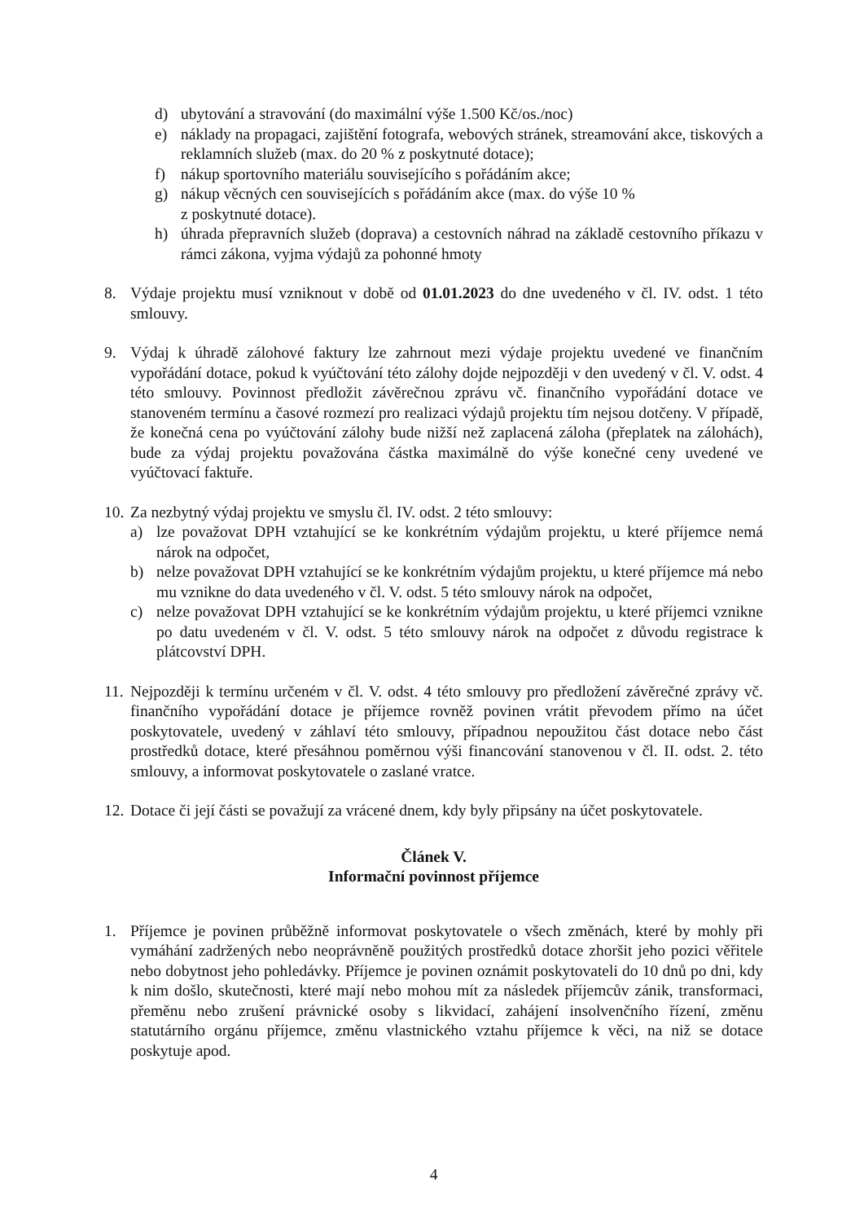d) ubytování a stravování (do maximální výše 1.500 Kč/os./noc)
e) náklady na propagaci, zajištění fotografa, webových stránek, streamování akce, tiskových a reklamních služeb (max. do 20 % z poskytnuté dotace);
f) nákup sportovního materiálu souvisejícího s pořádáním akce;
g) nákup věcných cen souvisejících s pořádáním akce (max. do výše 10 %
z poskytnuté dotace).
h) úhrada přepravních služeb (doprava) a cestovních náhrad na základě cestovního příkazu v rámci zákona, vyjma výdajů za pohonné hmoty
8. Výdaje projektu musí vzniknout v době od 01.01.2023 do dne uvedeného v čl. IV. odst. 1 této smlouvy.
9. Výdaj k úhradě zálohové faktury lze zahrnout mezi výdaje projektu uvedené ve finančním vypořádání dotace, pokud k vyúčtování této zálohy dojde nejpozději v den uvedený v čl. V. odst. 4 této smlouvy. Povinnost předložit závěrečnou zprávu vč. finančního vypořádání dotace ve stanoveném termínu a časové rozmezí pro realizaci výdajů projektu tím nejsou dotčeny. V případě, že konečná cena po vyúčtování zálohy bude nižší než zaplacená záloha (přeplatek na zálohách), bude za výdaj projektu považována částka maximálně do výše konečné ceny uvedené ve vyúčtovací faktuře.
10. Za nezbytný výdaj projektu ve smyslu čl. IV. odst. 2 této smlouvy:
a) lze považovat DPH vztahující se ke konkrétním výdajům projektu, u které příjemce nemá nárok na odpočet,
b) nelze považovat DPH vztahující se ke konkrétním výdajům projektu, u které příjemce má nebo mu vznikne do data uvedeného v čl. V. odst. 5 této smlouvy nárok na odpočet,
c) nelze považovat DPH vztahující se ke konkrétním výdajům projektu, u které příjemci vznikne po datu uvedeném v čl. V. odst. 5 této smlouvy nárok na odpočet z důvodu registrace k plátcovství DPH.
11. Nejpozději k termínu určeném v čl. V. odst. 4 této smlouvy pro předložení závěrečné zprávy vč. finančního vypořádání dotace je příjemce rovněž povinen vrátit převodem přímo na účet poskytovatele, uvedený v záhlaví této smlouvy, případnou nepoužitou část dotace nebo část prostředků dotace, které přesáhnou poměrnou výši financování stanovenou v čl. II. odst. 2. této smlouvy, a informovat poskytovatele o zaslané vratce.
12. Dotace či její části se považují za vrácené dnem, kdy byly připsány na účet poskytovatele.
Článek V.
Informační povinnost příjemce
1. Příjemce je povinen průběžně informovat poskytovatele o všech změnách, které by mohly při vymáhání zadržených nebo neoprávněně použitých prostředků dotace zhoršit jeho pozici věřitele nebo dobytnost jeho pohledávky. Příjemce je povinen oznámit poskytovateli do 10 dnů po dni, kdy k nim došlo, skutečnosti, které mají nebo mohou mít za následek příjemcův zánik, transformaci, přeměnu nebo zrušení právnické osoby s likvidací, zahájení insolvenčního řízení, změnu statutárního orgánu příjemce, změnu vlastnického vztahu příjemce k věci, na niž se dotace poskytuje apod.
4